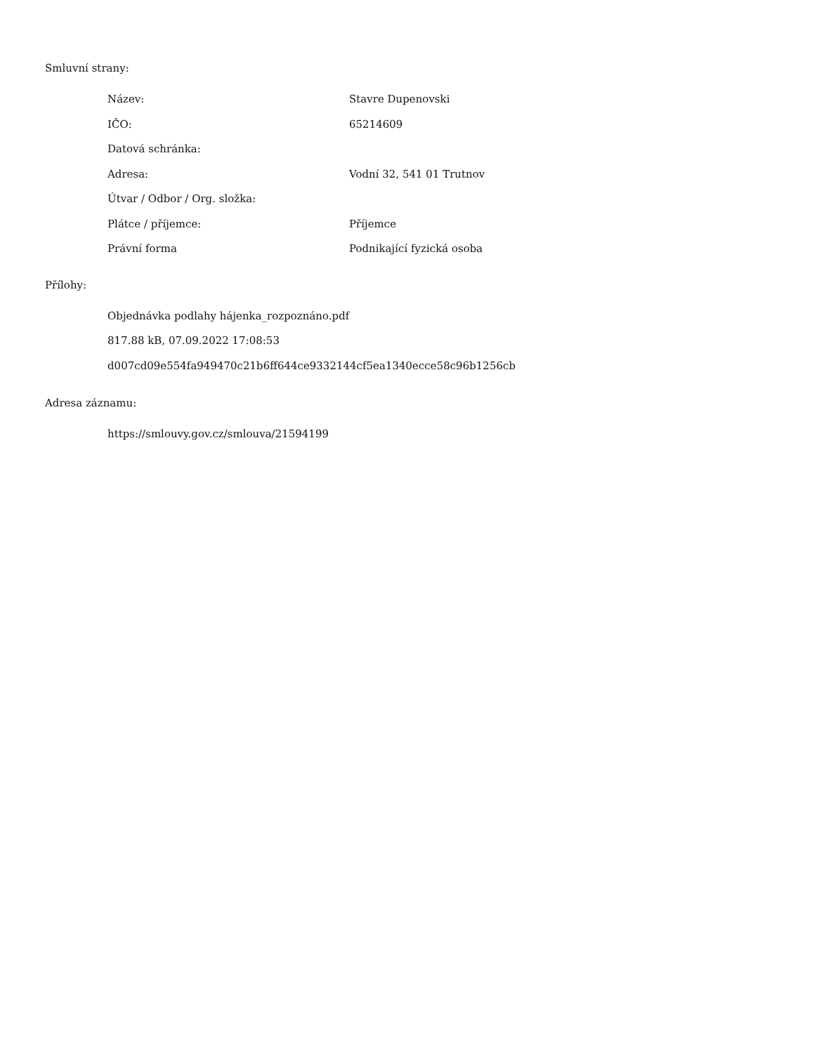Smluvní strany:
| Název: | Stavre Dupenovski |
| IČO: | 65214609 |
| Datová schránka: | |
| Adresa: | Vodní 32, 541 01 Trutnov |
| Útvar / Odbor / Org. složka: | |
| Plátce / příjemce: | Příjemce |
| Právní forma | Podnikající fyzická osoba |
Přílohy:
Objednávka podlahy hájenka_rozpoznáno.pdf
817.88 kB, 07.09.2022 17:08:53
d007cd09e554fa949470c21b6ff644ce9332144cf5ea1340ecce58c96b1256cb
Adresa záznamu:
https://smlouvy.gov.cz/smlouva/21594199